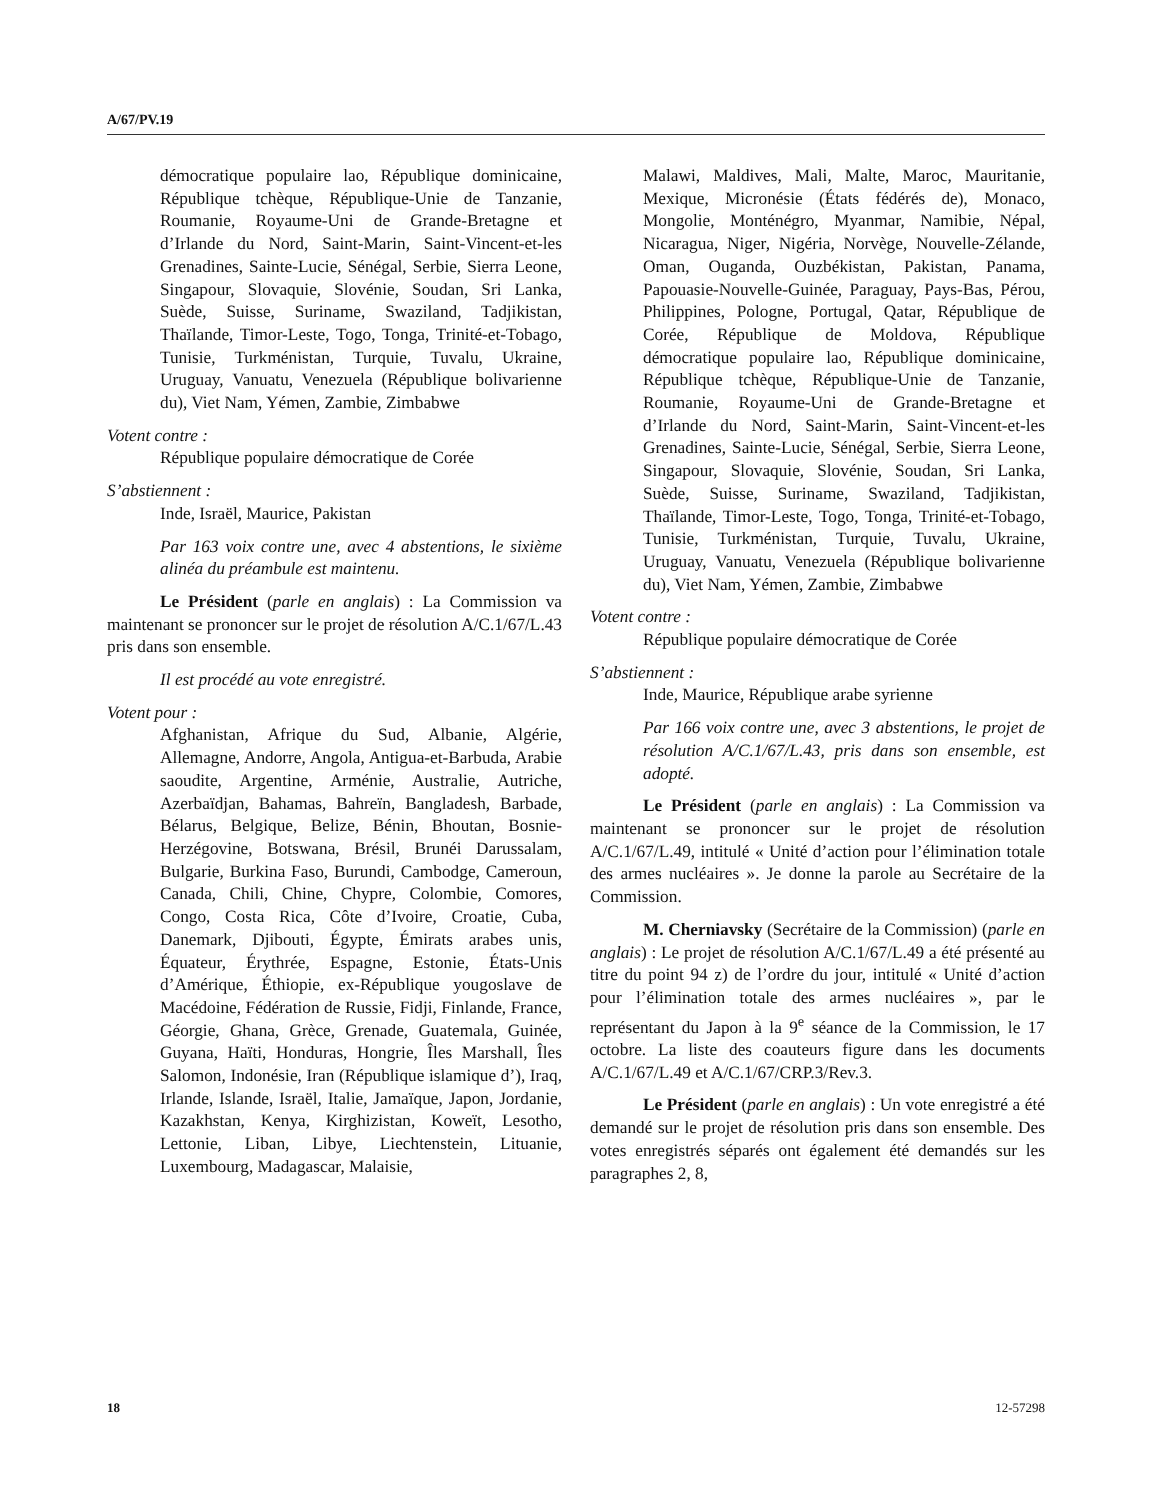A/67/PV.19
démocratique populaire lao, République dominicaine, République tchèque, République-Unie de Tanzanie, Roumanie, Royaume-Uni de Grande-Bretagne et d’Irlande du Nord, Saint-Marin, Saint-Vincent-et-les Grenadines, Sainte-Lucie, Sénégal, Serbie, Sierra Leone, Singapour, Slovaquie, Slovénie, Soudan, Sri Lanka, Suède, Suisse, Suriname, Swaziland, Tadjikistan, Thaïlande, Timor-Leste, Togo, Tonga, Trinité-et-Tobago, Tunisie, Turkménistan, Turquie, Tuvalu, Ukraine, Uruguay, Vanuatu, Venezuela (République bolivarienne du), Viet Nam, Yémen, Zambie, Zimbabwe
Votent contre :
République populaire démocratique de Corée
S’abstiennent :
Inde, Israël, Maurice, Pakistan
Par 163 voix contre une, avec 4 abstentions, le sixième alinéa du préambule est maintenu.
Le Président (parle en anglais) : La Commission va maintenant se prononcer sur le projet de résolution A/C.1/67/L.43 pris dans son ensemble.
Il est procédé au vote enregistré.
Votent pour :
Afghanistan, Afrique du Sud, Albanie, Algérie, Allemagne, Andorre, Angola, Antigua-et-Barbuda, Arabie saoudite, Argentine, Arménie, Australie, Autriche, Azerbaïdjan, Bahamas, Bahreïn, Bangladesh, Barbade, Bélarus, Belgique, Belize, Bénin, Bhoutan, Bosnie-Herzégovine, Botswana, Brésil, Brunéi Darussalam, Bulgarie, Burkina Faso, Burundi, Cambodge, Cameroun, Canada, Chili, Chine, Chypre, Colombie, Comores, Congo, Costa Rica, Côte d’Ivoire, Croatie, Cuba, Danemark, Djibouti, Égypte, Émirats arabes unis, Équateur, Érythrée, Espagne, Estonie, États-Unis d’Amérique, Éthiopie, ex-République yougoslave de Macédoine, Fédération de Russie, Fidji, Finlande, France, Géorgie, Ghana, Grèce, Grenade, Guatemala, Guinée, Guyana, Haïti, Honduras, Hongrie, Îles Marshall, Îles Salomon, Indonésie, Iran (République islamique d’), Iraq, Irlande, Islande, Israël, Italie, Jamaïque, Japon, Jordanie, Kazakhstan, Kenya, Kirghizistan, Koweït, Lesotho, Lettonie, Liban, Libye, Liechtenstein, Lituanie, Luxembourg, Madagascar, Malaisie,
Malawi, Maldives, Mali, Malte, Maroc, Mauritanie, Mexique, Micronésie (États fédérés de), Monaco, Mongolie, Monténégro, Myanmar, Namibie, Népal, Nicaragua, Niger, Nigéria, Norvège, Nouvelle-Zélande, Oman, Ouganda, Ouzbékistan, Pakistan, Panama, Papouasie-Nouvelle-Guinée, Paraguay, Pays-Bas, Pérou, Philippines, Pologne, Portugal, Qatar, République de Corée, République de Moldova, République démocratique populaire lao, République dominicaine, République tchèque, République-Unie de Tanzanie, Roumanie, Royaume-Uni de Grande-Bretagne et d’Irlande du Nord, Saint-Marin, Saint-Vincent-et-les Grenadines, Sainte-Lucie, Sénégal, Serbie, Sierra Leone, Singapour, Slovaquie, Slovénie, Soudan, Sri Lanka, Suède, Suisse, Suriname, Swaziland, Tadjikistan, Thaïlande, Timor-Leste, Togo, Tonga, Trinité-et-Tobago, Tunisie, Turkménistan, Turquie, Tuvalu, Ukraine, Uruguay, Vanuatu, Venezuela (République bolivarienne du), Viet Nam, Yémen, Zambie, Zimbabwe
Votent contre :
République populaire démocratique de Corée
S’abstiennent :
Inde, Maurice, République arabe syrienne
Par 166 voix contre une, avec 3 abstentions, le projet de résolution A/C.1/67/L.43, pris dans son ensemble, est adopté.
Le Président (parle en anglais) : La Commission va maintenant se prononcer sur le projet de résolution A/C.1/67/L.49, intitulé « Unité d’action pour l’élimination totale des armes nucléaires ». Je donne la parole au Secrétaire de la Commission.
M. Cherniavsky (Secrétaire de la Commission) (parle en anglais) : Le projet de résolution A/C.1/67/L.49 a été présenté au titre du point 94 z) de l’ordre du jour, intitulé « Unité d’action pour l’élimination totale des armes nucléaires », par le représentant du Japon à la 9<sup>e</sup> séance de la Commission, le 17 octobre. La liste des coauteurs figure dans les documents A/C.1/67/L.49 et A/C.1/67/CRP.3/Rev.3.
Le Président (parle en anglais) : Un vote enregistré a été demandé sur le projet de résolution pris dans son ensemble. Des votes enregistrés séparés ont également été demandés sur les paragraphes 2, 8,
18 12-57298